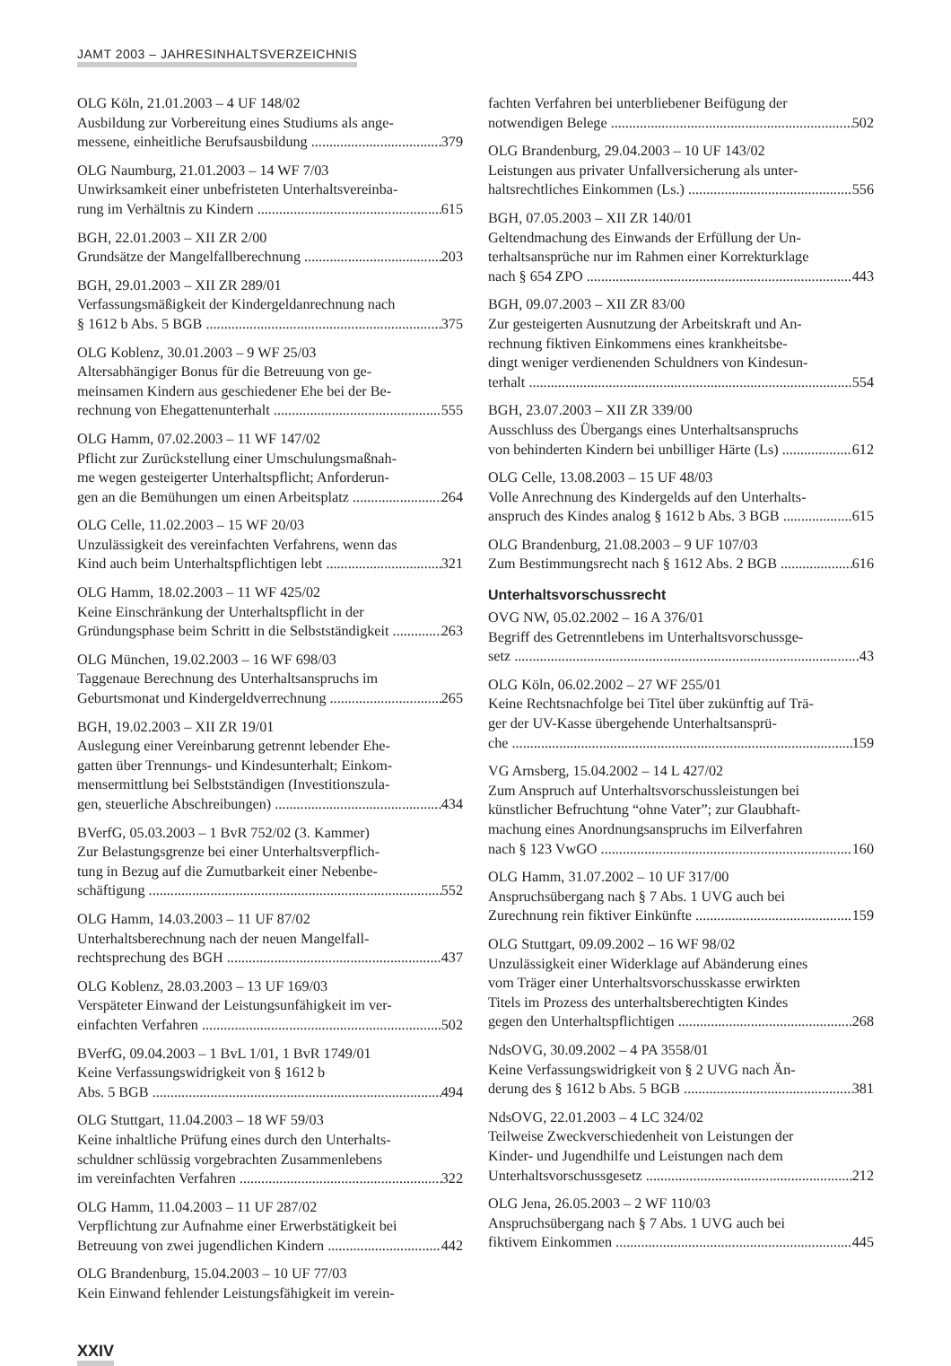JAMT 2003 – JAHRESINHALTSVERZEICHNIS
OLG Köln, 21.01.2003 – 4 UF 148/02
Ausbildung zur Vorbereitung eines Studiums als ange-
messene, einheitliche Berufsausbildung 379
OLG Naumburg, 21.01.2003 – 14 WF 7/03
Unwirksamkeit einer unbefristeten Unterhaltsvereinba-
rung im Verhältnis zu Kindern 615
BGH, 22.01.2003 – XII ZR 2/00
Grundsätze der Mangelfallberechnung 203
BGH, 29.01.2003 – XII ZR 289/01
Verfassungsmäßigkeit der Kindergeldanrechnung nach
§ 1612 b Abs. 5 BGB 375
OLG Koblenz, 30.01.2003 – 9 WF 25/03
Altersabhängiger Bonus für die Betreuung von ge-
meinsamen Kindern aus geschiedener Ehe bei der Be-
rechnung von Ehegattenunterhalt 555
OLG Hamm, 07.02.2003 – 11 WF 147/02
Pflicht zur Zurückstellung einer Umschulungsmaßnah-
me wegen gesteigerter Unterhaltspflicht; Anforderun-
gen an die Bemühungen um einen Arbeitsplatz 264
OLG Celle, 11.02.2003 – 15 WF 20/03
Unzulässigkeit des vereinfachten Verfahrens, wenn das
Kind auch beim Unterhaltspflichtigen lebt 321
OLG Hamm, 18.02.2003 – 11 WF 425/02
Keine Einschränkung der Unterhaltspflicht in der
Gründungsphase beim Schritt in die Selbstständigkeit 263
OLG München, 19.02.2003 – 16 WF 698/03
Taggenaue Berechnung des Unterhaltsanspruchs im
Geburtsmonat und Kindergeldverrechnung 265
BGH, 19.02.2003 – XII ZR 19/01
Auslegung einer Vereinbarung getrennt lebender Ehe-
gatten über Trennungs- und Kindesunterhalt; Einkom-
mensermittlung bei Selbstständigen (Investitionszula-
gen, steuerliche Abschreibungen) 434
BVerfG, 05.03.2003 – 1 BvR 752/02 (3. Kammer)
Zur Belastungsgrenze bei einer Unterhaltsverpflich-
tung in Bezug auf die Zumutbarkeit einer Nebenbe-
schäftigung 552
OLG Hamm, 14.03.2003 – 11 UF 87/02
Unterhaltsberechnung nach der neuen Mangelfall-
rechtsprechung des BGH 437
OLG Koblenz, 28.03.2003 – 13 UF 169/03
Verspäteter Einwand der Leistungsunfähigkeit im ver-
einfachten Verfahren 502
BVerfG, 09.04.2003 – 1 BvL 1/01, 1 BvR 1749/01
Keine Verfassungswidrigkeit von § 1612 b
Abs. 5 BGB 494
OLG Stuttgart, 11.04.2003 – 18 WF 59/03
Keine inhaltliche Prüfung eines durch den Unterhalts-
schuldner schlüssig vorgebrachten Zusammenlebens
im vereinfachten Verfahren 322
OLG Hamm, 11.04.2003 – 11 UF 287/02
Verpflichtung zur Aufnahme einer Erwerbstätigkeit bei
Betreuung von zwei jugendlichen Kindern 442
OLG Brandenburg, 15.04.2003 – 10 UF 77/03
Kein Einwand fehlender Leistungsfähigkeit im verein-
fachten Verfahren bei unterbliebener Beifügung der
notwendigen Belege 502
OLG Brandenburg, 29.04.2003 – 10 UF 143/02
Leistungen aus privater Unfallversicherung als unter-
haltsrechtliches Einkommen (Ls.) 556
BGH, 07.05.2003 – XII ZR 140/01
Geltendmachung des Einwands der Erfüllung der Un-
terhaltsansprüche nur im Rahmen einer Korrekturklage
nach § 654 ZPO 443
BGH, 09.07.2003 – XII ZR 83/00
Zur gesteigerten Ausnutzung der Arbeitskraft und An-
rechnung fiktiven Einkommens eines krankheitsbe-
dingt weniger verdienenden Schuldners von Kindesun-
terhalt 554
BGH, 23.07.2003 – XII ZR 339/00
Ausschluss des Übergangs eines Unterhaltsanspruchs
von behinderten Kindern bei unbilliger Härte (Ls) 612
OLG Celle, 13.08.2003 – 15 UF 48/03
Volle Anrechnung des Kindergelds auf den Unterhalts-
anspruch des Kindes analog § 1612 b Abs. 3 BGB 615
OLG Brandenburg, 21.08.2003 – 9 UF 107/03
Zum Bestimmungsrecht nach § 1612 Abs. 2 BGB 616
Unterhaltsvorschussrecht
OVG NW, 05.02.2002 – 16 A 376/01
Begriff des Getrenntlebens im Unterhaltsvorschussge-
setz 43
OLG Köln, 06.02.2002 – 27 WF 255/01
Keine Rechtsnachfolge bei Titel über zukünftig auf Trä-
ger der UV-Kasse übergehende Unterhaltsansprü-
che 159
VG Arnsberg, 15.04.2002 – 14 L 427/02
Zum Anspruch auf Unterhaltsvorschussleistungen bei
künstlicher Befruchtung “ohne Vater”; zur Glaubhaft-
machung eines Anordnungsanspruchs im Eilverfahren
nach § 123 VwGO 160
OLG Hamm, 31.07.2002 – 10 UF 317/00
Anspruchsübergang nach § 7 Abs. 1 UVG auch bei
Zurechnung rein fiktiver Einkünfte 159
OLG Stuttgart, 09.09.2002 – 16 WF 98/02
Unzulässigkeit einer Widerklage auf Abänderung eines
vom Träger einer Unterhaltsvorschusskasse erwirkten
Titels im Prozess des unterhaltsberechtigten Kindes
gegen den Unterhaltspflichtigen 268
NdsOVG, 30.09.2002 – 4 PA 3558/01
Keine Verfassungswidrigkeit von § 2 UVG nach Än-
derung des § 1612 b Abs. 5 BGB 381
NdsOVG, 22.01.2003 – 4 LC 324/02
Teilweise Zweckverschiedenheit von Leistungen der
Kinder- und Jugendhilfe und Leistungen nach dem
Unterhaltsvorschussgesetz 212
OLG Jena, 26.05.2003 – 2 WF 110/03
Anspruchsübergang nach § 7 Abs. 1 UVG auch bei
fiktivem Einkommen 445
XXIV